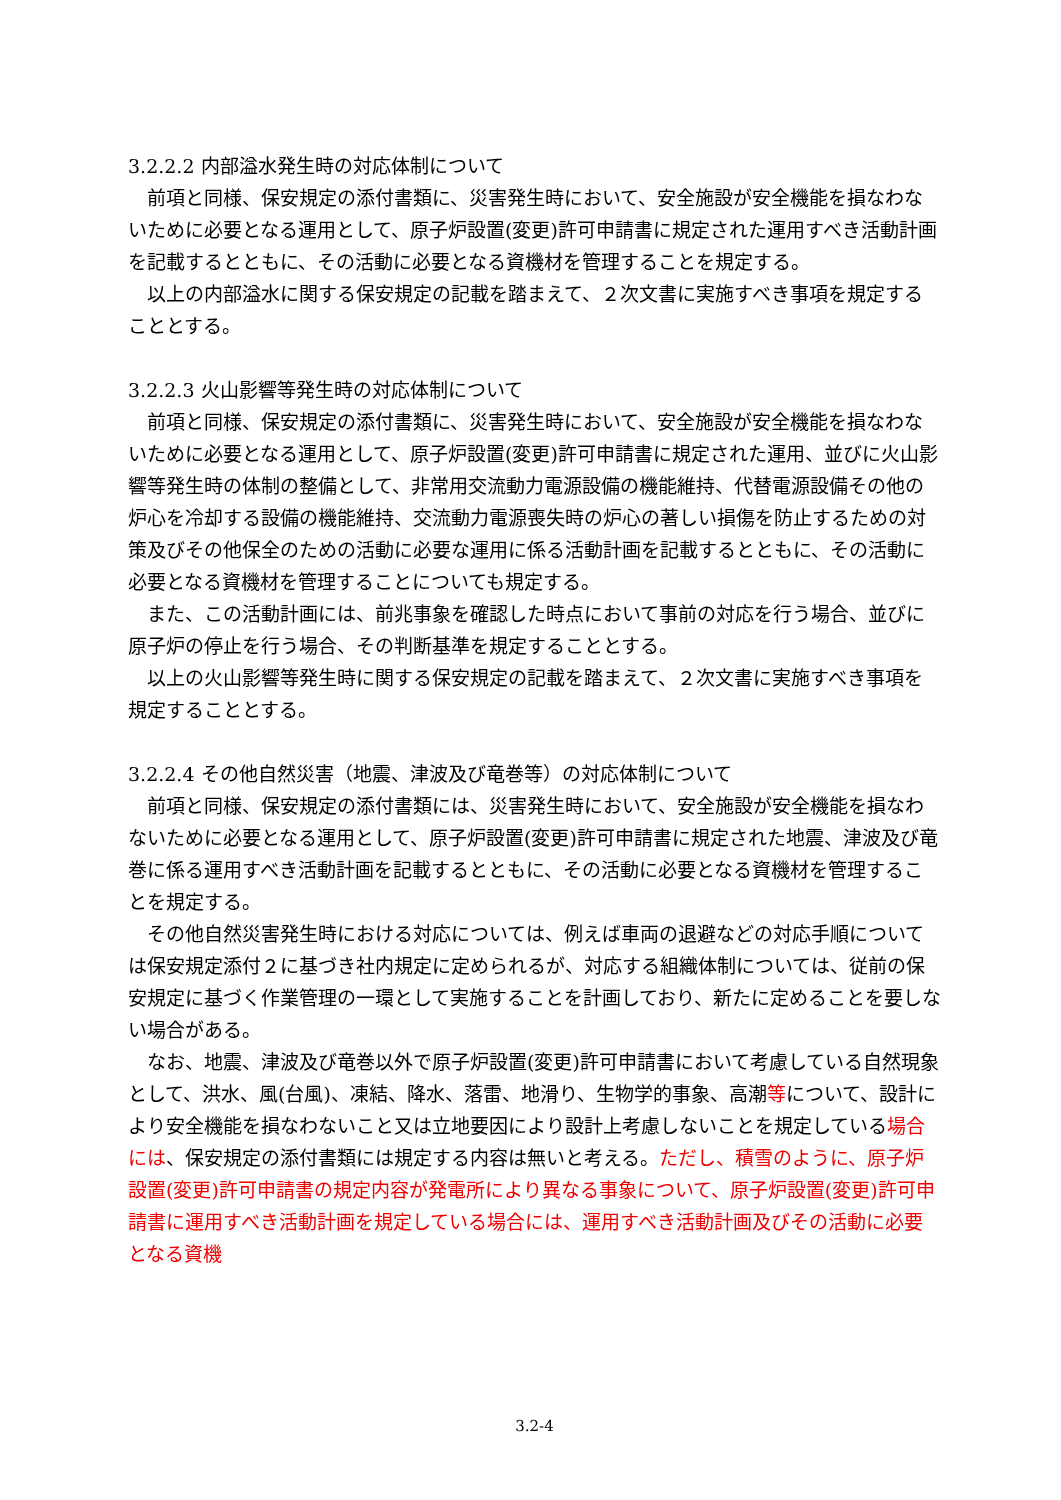3.2.2.2 内部溢水発生時の対応体制について
前項と同様、保安規定の添付書類に、災害発生時において、安全施設が安全機能を損なわないために必要となる運用として、原子炉設置(変更)許可申請書に規定された運用すべき活動計画を記載するとともに、その活動に必要となる資機材を管理することを規定する。
以上の内部溢水に関する保安規定の記載を踏まえて、２次文書に実施すべき事項を規定することとする。
3.2.2.3 火山影響等発生時の対応体制について
前項と同様、保安規定の添付書類に、災害発生時において、安全施設が安全機能を損なわないために必要となる運用として、原子炉設置(変更)許可申請書に規定された運用、並びに火山影響等発生時の体制の整備として、非常用交流動力電源設備の機能維持、代替電源設備その他の炉心を冷却する設備の機能維持、交流動力電源喪失時の炉心の著しい損傷を防止するための対策及びその他保全のための活動に必要な運用に係る活動計画を記載するとともに、その活動に必要となる資機材を管理することについても規定する。
また、この活動計画には、前兆事象を確認した時点において事前の対応を行う場合、並びに原子炉の停止を行う場合、その判断基準を規定することとする。
以上の火山影響等発生時に関する保安規定の記載を踏まえて、２次文書に実施すべき事項を規定することとする。
3.2.2.4 その他自然災害（地震、津波及び竜巻等）の対応体制について
前項と同様、保安規定の添付書類には、災害発生時において、安全施設が安全機能を損なわないために必要となる運用として、原子炉設置(変更)許可申請書に規定された地震、津波及び竜巻に係る運用すべき活動計画を記載するとともに、その活動に必要となる資機材を管理することを規定する。
その他自然災害発生時における対応については、例えば車両の退避などの対応手順については保安規定添付２に基づき社内規定に定められるが、対応する組織体制については、従前の保安規定に基づく作業管理の一環として実施することを計画しており、新たに定めることを要しない場合がある。
なお、地震、津波及び竜巻以外で原子炉設置(変更)許可申請書において考慮している自然現象として、洪水、風(台風)、凍結、降水、落雷、地滑り、生物学的事象、高潮等について、設計により安全機能を損なわないこと又は立地要因により設計上考慮しないことを規定している場合には、保安規定の添付書類には規定する内容は無いと考える。ただし、積雪のように、原子炉設置(変更)許可申請書の規定内容が発電所により異なる事象について、原子炉設置(変更)許可申請書に運用すべき活動計画を規定している場合には、運用すべき活動計画及びその活動に必要となる資機
3.2-4